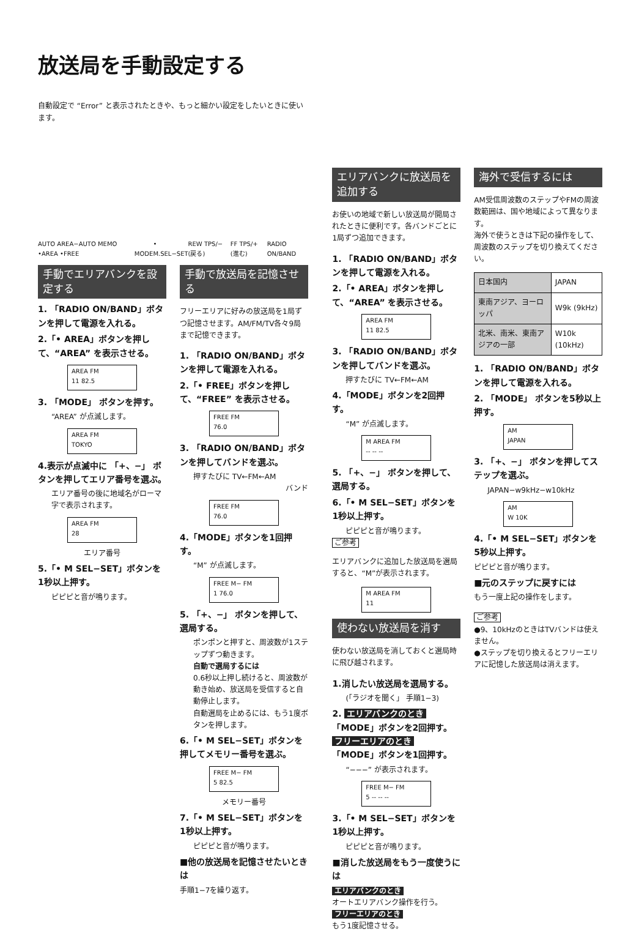放送局を手動設定する
自動設定で “Error” と表示されたときや、もっと細かい設定をしたいときに使います。
AUTO AREA−AUTO MEMO •AREA •FREE MODE • M.SEL−SET REW TPS/− (戻る) FF TPS/+ (進む) RADIO ON/BAND
手動でエリアバンクを設定する
1. 「RADIO ON/BAND」ボタンを押して電源を入れる。
2.「• AREA」ボタンを押して、“AREA” を表示させる。
AREA FM
11 82.5
3. 「MODE」 ボタンを押す。
“AREA” が点滅します。
AREA FM
TOKYO
4.表示が点滅中に 「+、−」 ボタンを押してエリア番号を選ぶ。
エリア番号の後に地域名がローマ字で表示されます。
AREA FM
28
エリア番号
5.「• M SEL−SET」ボタンを1秒以上押す。
ピピピと音が鳴ります。
手動で放送局を記憶させる
フリーエリアに好みの放送局を1局ずつ記憶させます。AM/FM/TV各々9局まで記憶できます。
1. 「RADIO ON/BAND」ボタンを押して電源を入れる。
2.「• FREE」ボタンを押して、“FREE” を表示させる。
FREE FM
76.0
3. 「RADIO ON/BAND」ボタンを押してバンドを選ぶ。
押すたびに TV←FM←AM
バンド
FREE FM
76.0
4.「MODE」ボタンを1回押す。
“M” が点滅します。
FREE M− FM
1 76.0
5. 「+、−」 ボタンを押して、選局する。
ポンポンと押すと、周波数が1ステップずつ動きます。
自動で選局するには
0.6秒以上押し続けると、周波数が動き始め、放送局を受信すると自動停止します。
自動選局を止めるには、もう1度ボタンを押します。
6.「• M SEL−SET」ボタンを押してメモリー番号を選ぶ。
FREE M− FM
5 82.5
メモリー番号
7.「• M SEL−SET」ボタンを1秒以上押す。
ピピピと音が鳴ります。
■他の放送局を記憶させたいときは
手順1−7を繰り返す。
エリアバンクに放送局を追加する
お使いの地域で新しい放送局が開局されたときに便利です。各バンドごとに1局ずつ追加できます。
1. 「RADIO ON/BAND」ボタンを押して電源を入れる。
2.「• AREA」ボタンを押して、“AREA” を表示させる。
AREA FM
11 82.5
3. 「RADIO ON/BAND」ボタンを押してバンドを選ぶ。
押すたびに TV←FM←AM
4.「MODE」ボタンを2回押す。
“M” が点滅します。
M AREA FM
-- -- --
5. 「+、−」 ボタンを押して、選局する。
6.「• M SEL−SET」ボタンを1秒以上押す。
ピピピと音が鳴ります。
ご参考
エリアバンクに追加した放送局を選局すると、“M”が表示されます。
M AREA FM
11
使わない放送局を消す
使わない放送局を消しておくと選局時に飛び越されます。
1.消したい放送局を選局する。
(「ラジオを聞く」 手順1−3)
2. エリアバンクのとき
「MODE」ボタンを2回押す。
フリーエリアのとき
「MODE」ボタンを1回押す。
“−−−” が表示されます。
FREE M− FM
5 -- -- --
3.「• M SEL−SET」ボタンを1秒以上押す。
ピピピと音が鳴ります。
■消した放送局をもう一度使うには
エリアバンクのとき
オートエリアバンク操作を行う。
フリーエリアのとき
もう1度記憶させる。
海外で受信するには
AM受信周波数のステップやFMの周波数範囲は、国や地域によって異なります。
海外で使うときは下記の操作をして、周波数のステップを切り換えてください。
| 日本国内 | JAPAN |
| 東南アジア、ヨーロッパ | W9k (9kHz) |
| 北米、南米、東南アジアの一部 | W10k (10kHz) |
1. 「RADIO ON/BAND」ボタンを押して電源を入れる。
2. 「MODE」 ボタンを5秒以上押す。
AM
JAPAN
3. 「+、−」 ボタンを押してステップを選ぶ。
JAPAN−w9kHz−w10kHz
AM
W 10K
4.「• M SEL−SET」ボタンを5秒以上押す。
ピピピと音が鳴ります。
■元のステップに戻すには
もう一度上記の操作をします。
ご参考
●9、10kHzのときはTVバンドは使えません。
●ステップを切り換えるとフリーエリアに記憶した放送局は消えます。